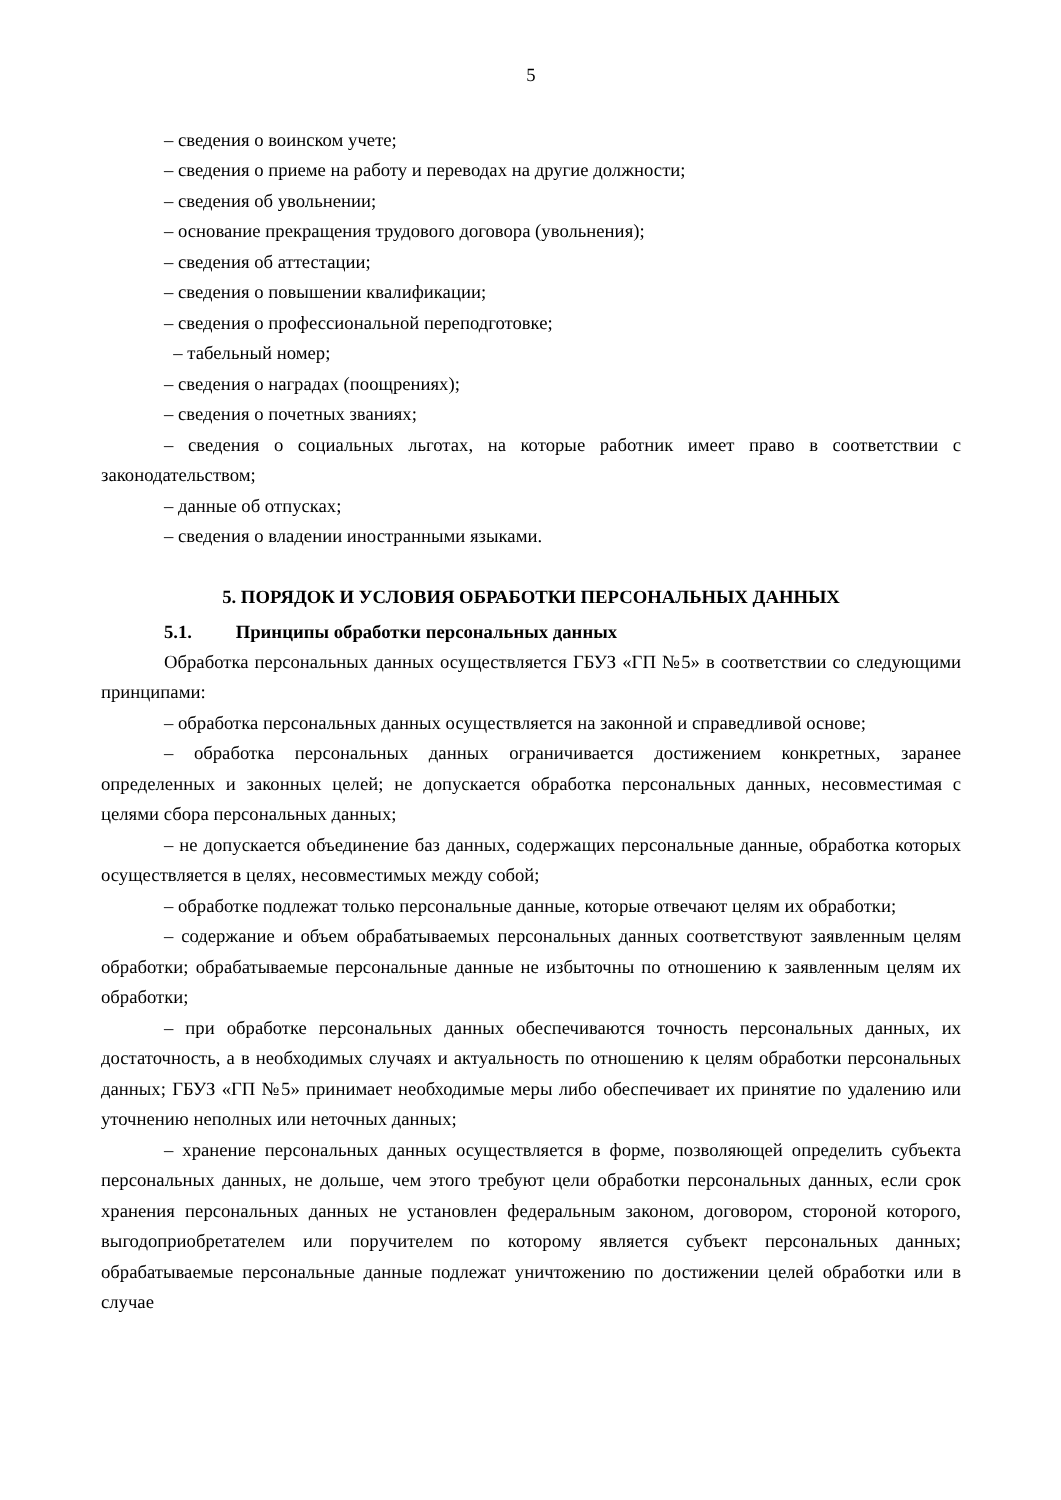5
– сведения о воинском учете;
– сведения о приеме на работу и переводах на другие должности;
– сведения об увольнении;
– основание прекращения трудового договора (увольнения);
– сведения об аттестации;
– сведения о повышении квалификации;
– сведения о профессиональной переподготовке;
– табельный номер;
– сведения о наградах (поощрениях);
– сведения о почетных званиях;
– сведения о социальных льготах, на которые работник имеет право в соответствии с законодательством;
– данные об отпусках;
– сведения о владении иностранными языками.
5. ПОРЯДОК И УСЛОВИЯ ОБРАБОТКИ ПЕРСОНАЛЬНЫХ ДАННЫХ
5.1. Принципы обработки персональных данных
Обработка персональных данных осуществляется ГБУЗ «ГП №5» в соответствии со следующими принципами:
– обработка персональных данных осуществляется на законной и справедливой основе;
– обработка персональных данных ограничивается достижением конкретных, заранее определенных и законных целей; не допускается обработка персональных данных, несовместимая с целями сбора персональных данных;
– не допускается объединение баз данных, содержащих персональные данные, обработка которых осуществляется в целях, несовместимых между собой;
– обработке подлежат только персональные данные, которые отвечают целям их обработки;
– содержание и объем обрабатываемых персональных данных соответствуют заявленным целям обработки; обрабатываемые персональные данные не избыточны по отношению к заявленным целям их обработки;
– при обработке персональных данных обеспечиваются точность персональных данных, их достаточность, а в необходимых случаях и актуальность по отношению к целям обработки персональных данных; ГБУЗ «ГП №5» принимает необходимые меры либо обеспечивает их принятие по удалению или уточнению неполных или неточных данных;
– хранение персональных данных осуществляется в форме, позволяющей определить субъекта персональных данных, не дольше, чем этого требуют цели обработки персональных данных, если срок хранения персональных данных не установлен федеральным законом, договором, стороной которого, выгодоприобретателем или поручителем по которому является субъект персональных данных; обрабатываемые персональные данные подлежат уничтожению по достижении целей обработки или в случае